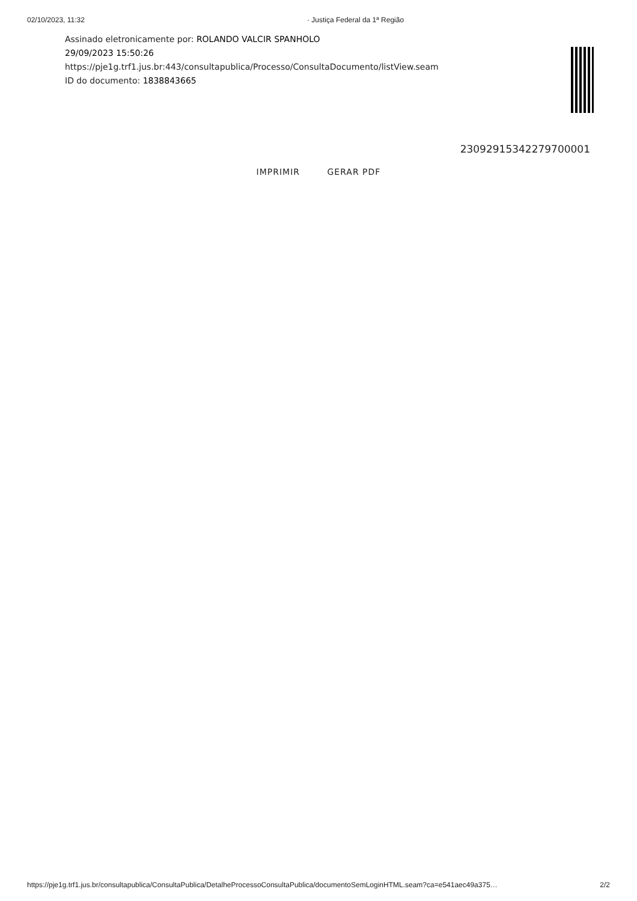02/10/2023, 11:32 · Justiça Federal da 1ª Região
Assinado eletronicamente por: ROLANDO VALCIR SPANHOLO
29/09/2023 15:50:26
https://pje1g.trf1.jus.br:443/consultapublica/Processo/ConsultaDocumento/listView.seam
ID do documento: 1838843665
23092915342279700001
IMPRIMIR GERAR PDF
https://pje1g.trf1.jus.br/consultapublica/ConsultaPublica/DetalheProcessoConsultaPublica/documentoSemLoginHTML.seam?ca=e541aec49a375… 2/2